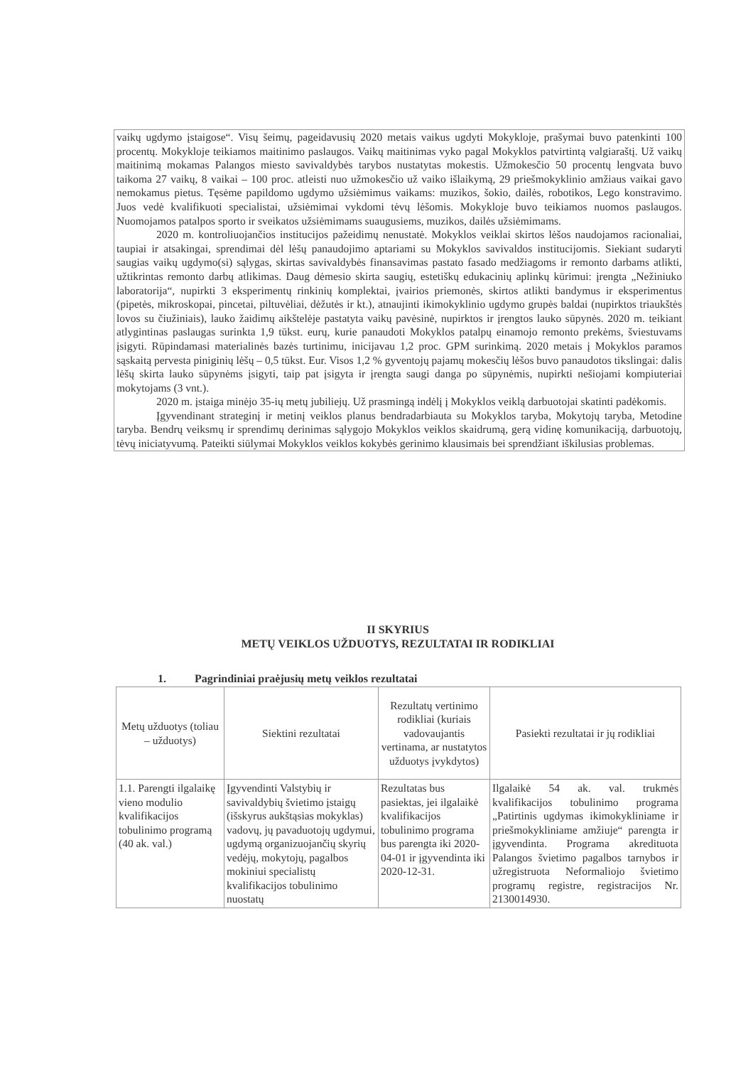vaikų ugdymo įstaigose“. Visų šeimų, pageidavusių 2020 metais vaikus ugdyti Mokykloje, prašymai buvo patenkinti 100 procentų. Mokykloje teikiamos maitinimo paslaugos. Vaikų maitinimas vyko pagal Mokyklos patvirtintą valgiaraštį. Už vaikų maitinimą mokamas Palangos miesto savivaldybės tarybos nustatytas mokestis. Užmokesčio 50 procentų lengvata buvo taikoma 27 vaikų, 8 vaikai – 100 proc. atleisti nuo užmokesčio už vaiko išlaikymą, 29 priešmokyklinio amžiaus vaikai gavo nemokamus pietus. Tęsėme papildomo ugdymo užsiėmimus vaikams: muzikos, šokio, dailės, robotikos, Lego konstravimo. Juos vedė kvalifikuoti specialistai, užsiėmimai vykdomi tėvų lėšomis. Mokykloje buvo teikiamos nuomos paslaugos. Nuomojamos patalpos sporto ir sveikatos užsiėmimams suaugusiems, muzikos, dailės užsiėmimams.
2020 m. kontroliuojančios institucijos pažeidimų nenustatė. Mokyklos veiklai skirtos lėšos naudojamos racionaliai, taupiai ir atsakingai, sprendimai dėl lėšų panaudojimo aptariami su Mokyklos savivaldos institucijomis. Siekiant sudaryti saugias vaikų ugdymo(si) sąlygas, skirtas savivaldybės finansavimas pastato fasado medžiagoms ir remonto darbams atlikti, užtikrintas remonto darbų atlikimas. Daug dėmesio skirta saugių, estetiškų edukacinių aplinkų kūrimui: įrengta „Nežiniuko laboratorija“, nupirkti 3 eksperimentų rinkinių komplektai, įvairios priemonės, skirtos atlikti bandymus ir eksperimentus (pipetės, mikroskopai, pincetai, piltuvėliai, dėžutės ir kt.), atnaujinti ikimokyklinio ugdymo grupės baldai (nupirktos triaukštės lovos su čiužiniais), lauko žaidimų aikštelėje pastatyta vaikų pavėsinė, nupirktos ir įrengtos lauko sūpynės. 2020 m. teikiant atlygintinas paslaugas surinkta 1,9 tūkst. eurų, kurie panaudoti Mokyklos patalpų einamojo remonto prekėms, šviestuvams įsigyti. Rūpindamasi materialinės bazės turtinimu, inicijavau 1,2 proc. GPM surinkimą. 2020 metais į Mokyklos paramos sąskaitą pervesta piniginių lėšų – 0,5 tūkst. Eur. Visos 1,2 % gyventojų pajamų mokesčių lėšos buvo panaudotos tikslingai: dalis lėšų skirta lauko sūpynėms įsigyti, taip pat įsigyta ir įrengta saugi danga po sūpynėmis, nupirkti nešiojami kompiuteriai mokytojams (3 vnt.).
2020 m. įstaiga minėjo 35-ių metų jubiliejų. Už prasmingą indėlį į Mokyklos veiklą darbuotojai skatinti padėkomis.
Įgyvendinant strateginį ir metinį veiklos planus bendradarbiauta su Mokyklos taryba, Mokytojų taryba, Metodine taryba. Bendrų veiksmų ir sprendimų derinimas sąlygojo Mokyklos veiklos skaidrumą, gerą vidinę komunikaciją, darbuotojų, tėvų iniciatyvumą. Pateikti siūlymai Mokyklos veiklos kokybės gerinimo klausimais bei sprendžiant iškilusias problemas.
II SKYRIUS
METŲ VEIKLOS UŽDUOTYS, REZULTATAI IR RODIKLIAI
1. Pagrindiniai praėjusių metų veiklos rezultatai
| Metų užduotys (toliau – užduotys) | Siektini rezultatai | Rezultatų vertinimo rodikliai (kuriais vadovaujantis vertinama, ar nustatytos užduotys įvykdytos) | Pasiekti rezultatai ir jų rodikliai |
| --- | --- | --- | --- |
| 1.1. Parengti ilgalaikę vieno modulio kvalifikacijos tobulinimo programą (40 ak. val.) | Įgyvendinti Valstybių ir savivaldybių švietimo įstaigų (išskyrus aukštąsias mokyklas) vadovų, jų pavaduotojų ugdymui, ugdymą organizuojančių skyrių vedėjų, mokytojų, pagalbos mokiniui specialistų kvalifikacijos tobulinimo nuostatų | Rezultatas bus pasiektas, jei ilgalaikė kvalifikacijos tobulinimo programa bus parengta iki 2020-04-01 ir įgyvendinta iki 2020-12-31. | Ilgalaikė 54 ak. val. trukmės kvalifikacijos tobulinimo programa „Patirtinis ugdymas ikimokykliniame ir priešmokykliniame amžiuje“ parengta ir įgyvendinta. Programa akredituota Palangos švietimo pagalbos tarnybos ir užregistruota Neformaliojo švietimo programų registre, registracijos Nr. 2130014930. |